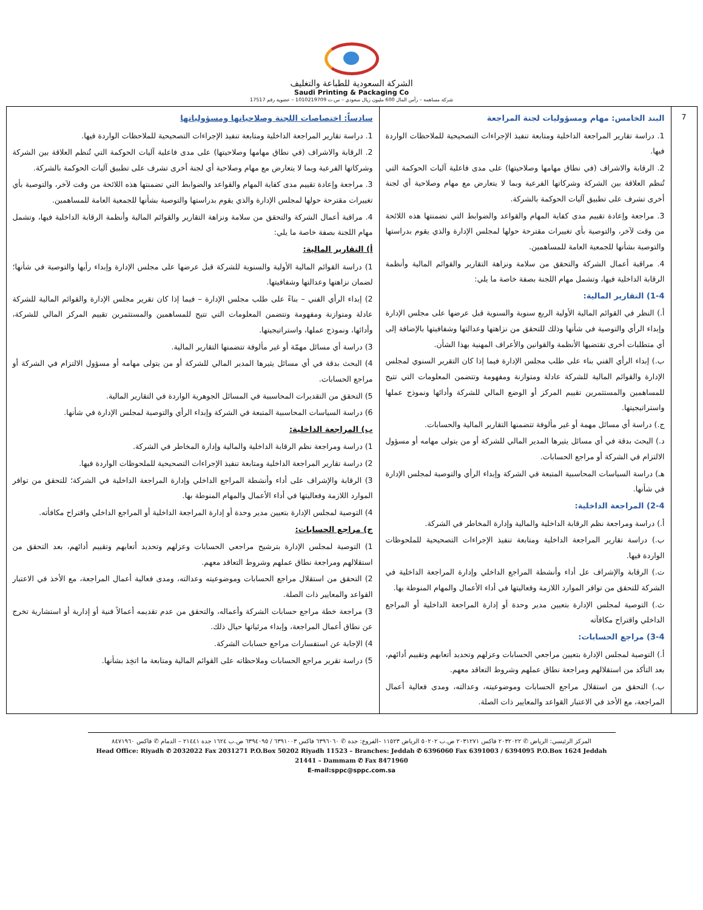الشركة السعودية للطباعة والتغليف
Saudi Printing & Packaging Co
شركة مساهمة – رأس المال 600 مليون ريال سعودي – س.ت 1010219709 – عضوية رقم 17517
| 7 | البند الخامس: مهام ومسؤوليات لجنة المراجعة 1. دراسة تقارير المراجعة الداخلية ومتابعة تنفيذ الإجراءات التصحيحية للملاحظات الواردة فيها. 2. الرقابة والاشراف (في نطاق مهامها وصلاحيتها) على مدى فاعلية آليات الحوكمة التي تُنظم العلاقة بين الشركة وشركاتها الفرعية وبما لا يتعارض مع مهام وصلاحية أي لجنة أخرى تشرف على تطبيق آليات الحوكمة بالشركة. 3. مراجعة وإعادة تقييم مدى كفاية المهام والقواعد والضوابط التي تضمنتها هذه اللائحة من وقت لآخر، والتوصية بأي تغييرات مقترحة حولها لمجلس الإدارة والذي يقوم بدراستها والتوصية بشأنها للجمعية العامة للمساهمين. 4. مراقبة أعمال الشركة والتحقق من سلامة ونزاهة التقارير والقوائم المالية وأنظمة الرقابة الداخلية فيها، وتشمل مهام اللجنة بصفة خاصة ما يلي: 1-4) التقارير المالية: أ.) النظر في القوائم المالية الأولية الربع سنوية والسنوية قبل عرضها على مجلس الإدارة وإبداء الرأي والتوصية في شأنها وذلك للتحقق من نزاهتها وعدالتها وشفافيتها بالإضافة إلى أي متطلبات أخرى تقتضيها الأنظمة والقوانين والأعراف المهنية بهذا الشأن. ب.) إبداء الرأي الفني بناء على طلب مجلس الإدارة فيما إذا كان التقرير السنوي لمجلس الإدارة والقوائم المالية للشركة عادلة ومتوازنة ومفهومة وتتضمن المعلومات التي تتيح للمساهمين والمستثمرين تقييم المركز أو الوضع المالي للشركة وأدائها ونموذج عملها واستراتيجيتها. ج.) دراسة أي مسائل مهمة أو غير مألوفة تتضمنها التقارير المالية والحسابات. د.) البحث بدقة في أي مسائل يثيرها المدير المالي للشركة أو من يتولى مهامه أو مسؤول الالتزام في الشركة أو مراجع الحسابات. هـ) دراسة السياسات المحاسبية المتبعة في الشركة وإبداء الرأي والتوصية لمجلس الإدارة في شأنها. 2-4) المراجعة الداخلية: أ.) دراسة ومراجعة نظم الرقابة الداخلية والمالية وإدارة المخاطر في الشركة. ب.) دراسة تقارير المراجعة الداخلية ومتابعة تنفيذ الإجراءات التصحيحية للملحوظات الواردة فيها. ت.) الرقابة والإشراف عل أداء وأنشطة المراجع الداخلي وإدارة المراجعة الداخلية في الشركة للتحقق من توافر الموارد اللازمة وفعاليتها في أداء الأعمال والمهام المنوطة بها. ث.) التوصية لمجلس الإدارة بتعيين مدير وحدة أو إدارة المراجعة الداخلية أو المراجع الداخلي واقتراح مكافآته 3-4) مراجع الحسابات: أ.) التوصية لمجلس الإدارة بتعيين مراجعي الحسابات وعزلهم وتحديد أتعابهم وتقييم أدائهم، بعد التأكد من استقلالهم ومراجعة نطاق عملهم وشروط التعاقد معهم. ب.) التحقق من استقلال مراجع الحسابات وموضوعيته، وعدالته، ومدى فعالية أعمال المراجعة، مع الأخذ في الاعتبار القواعد والمعايير ذات الصلة. | سادساً: اختصاصات اللجنة وصلاحياتها ومسؤولياتها 1. دراسة تقارير المراجعة الداخلية ومتابعة تنفيذ الإجراءات التصحيحية للملاحظات الواردة فيها. 2. الرقابة والاشراف (في نطاق مهامها وصلاحيتها) على مدى فاعلية آليات الحوكمة التي تُنظم العلاقة بين الشركة وشركاتها الفرعية وبما لا يتعارض مع مهام وصلاحية أي لجنة أخرى تشرف على تطبيق آليات الحوكمة بالشركة. 3. مراجعة وإعادة تقييم مدى كفاية المهام والقواعد والضوابط التي تضمنتها هذه اللائحة من وقت لآخر، والتوصية بأي تغييرات مقترحة حولها لمجلس الإدارة والذي يقوم بدراستها والتوصية بشأنها للجمعية العامة للمساهمين. 4. مراقبة أعمال الشركة والتحقق من سلامة ونزاهة التقارير والقوائم المالية وأنظمة الرقابة الداخلية فيها، وتشمل مهام اللجنة بصفة خاصة ما يلي: أ) التقارير المالية: 1) دراسة القوائم المالية الأولية والسنوية للشركة قبل عرضها على مجلس الإدارة وإبداء رأيها والتوصية في شأنها؛ لضمان نزاهتها وعدالتها وشفافيتها. 2) إبداء الرأي الفني – بناءً على طلب مجلس الإدارة – فيما إذا كان تقرير مجلس الإدارة والقوائم المالية للشركة عادلة ومتوازنة ومفهومة وتتضمن المعلومات التي تتيح للمساهمين والمستثمرين تقييم المركز المالي للشركة، وأدائها، ونموذج عملها، واستراتيجيتها. 3) دراسة أي مسائل مهمّة أو غير مألوفة تتضمنها التقارير المالية. 4) البحث بدقة في أي مسائل يثيرها المدير المالي للشركة أو من يتولى مهامه أو مسؤول الالتزام في الشركة أو مراجع الحسابات. 5) التحقق من التقديرات المحاسبية في المسائل الجوهرية الواردة في التقارير المالية. 6) دراسة السياسات المحاسبية المتبعة في الشركة وإبداء الرأي والتوصية لمجلس الإدارة في شأنها. ب) المراجعة الداخلية: 1) دراسة ومراجعة نظم الرقابة الداخلية والمالية وإدارة المخاطر في الشركة. 2) دراسة تقارير المراجعة الداخلية ومتابعة تنفيذ الإجراءات التصحيحية للملحوظات الواردة فيها. 3) الرقابة والإشراف على أداء وأنشطة المراجع الداخلي وإدارة المراجعة الداخلية في الشركة؛ للتحقق من توافر الموارد اللازمة وفعاليتها في أداء الأعمال والمهام المنوطة بها. 4) التوصية لمجلس الإدارة بتعيين مدير وحدة أو إدارة المراجعة الداخلية أو المراجع الداخلي واقتراح مكافأته. ج) مراجع الحسابات: 1) التوصية لمجلس الإدارة بترشيح مراجعي الحسابات وعزلهم وتحديد أتعابهم وتقييم أدائهم، بعد التحقق من استقلالهم ومراجعة نطاق عملهم وشروط التعاقد معهم. 2) التحقق من استقلال مراجع الحسابات وموضوعيته وعدالته، ومدى فعالية أعمال المراجعة، مع الأخذ في الاعتبار القواعد والمعايير ذات الصلة. 3) مراجعة خطة مراجع حسابات الشركة وأعماله، والتحقق من عدم تقديمه أعمالاً فنية أو إدارية أو استشارية تخرج عن نطاق أعمال المراجعة، وإبداء مرئياتها حيال ذلك. 4) الإجابة عن استفسارات مراجع حسابات الشركة. 5) دراسة تقرير مراجع الحسابات وملاحظاته على القوائم المالية ومتابعة ما اتخِذ بشأنها. |
المركز الرئيسي: الرياض ✆ ٢٠٣٢٠٢٢ فاكس ٢٠٣١٢٧١ ص.ب ٥٠٢٠٢ الرياض ١١٥٢٣ –الفروع: جدة ✆ ٦٣٩٦٠٦٠ فاكس ٦٣٩١٠٠٣ / ٦٣٩٤٠٩٥ ص.ب ١٦٢٤ جدة ٢١٤٤١ – الدمام ✆ فاكس ٨٤٧١٩٦٠
Head Office: Riyadh ✆ 2032022 Fax 2031271 P.O.Box 50202 Riyadh 11523 – Branches: Jeddah ✆ 6396060 Fax 6391003 / 6394095 P.O.Box 1624 Jeddah 21441 – Dammam ✆ Fax 8471960
E-mail:sppc@sppc.com.sa